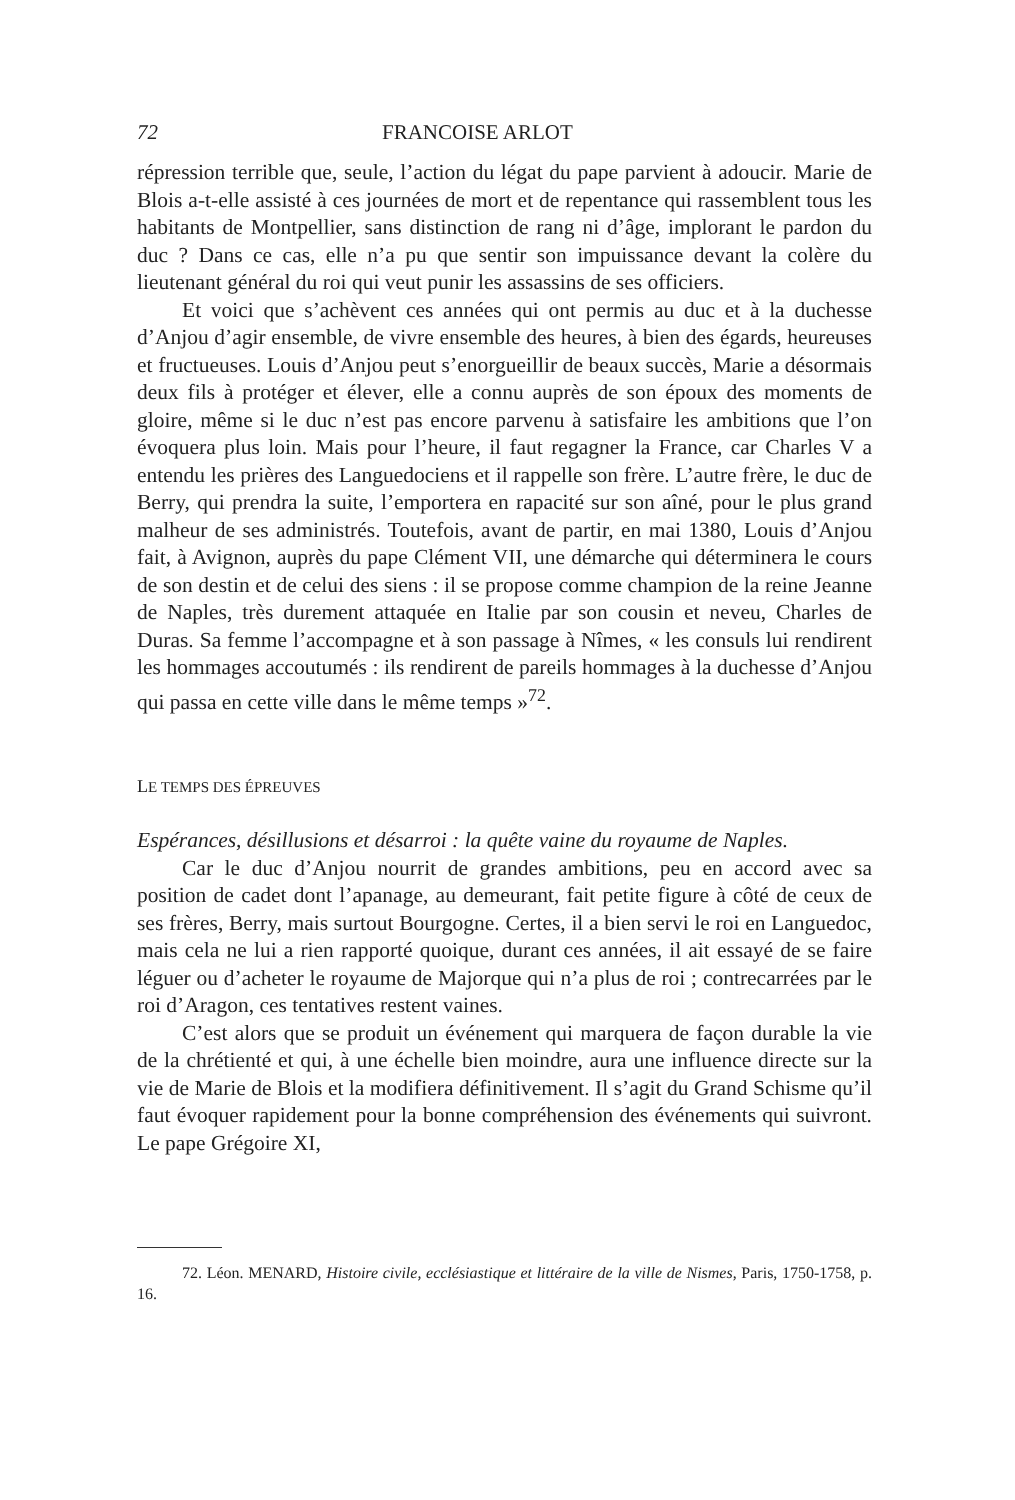72 FRANCOISE ARLOT
répression terrible que, seule, l’action du légat du pape parvient à adoucir. Marie de Blois a-t-elle assisté à ces journées de mort et de repentance qui rassemblent tous les habitants de Montpellier, sans distinction de rang ni d’âge, implorant le pardon du duc ? Dans ce cas, elle n’a pu que sentir son impuissance devant la colère du lieutenant général du roi qui veut punir les assassins de ses officiers.
Et voici que s’achèvent ces années qui ont permis au duc et à la duchesse d’Anjou d’agir ensemble, de vivre ensemble des heures, à bien des égards, heureuses et fructueuses. Louis d’Anjou peut s’enorgueillir de beaux succès, Marie a désormais deux fils à protéger et élever, elle a connu auprès de son époux des moments de gloire, même si le duc n’est pas encore parvenu à satisfaire les ambitions que l’on évoquera plus loin. Mais pour l’heure, il faut regagner la France, car Charles V a entendu les prières des Languedociens et il rappelle son frère. L’autre frère, le duc de Berry, qui prendra la suite, l’emportera en rapacité sur son aîné, pour le plus grand malheur de ses administrés. Toutefois, avant de partir, en mai 1380, Louis d’Anjou fait, à Avignon, auprès du pape Clément VII, une démarche qui déterminera le cours de son destin et de celui des siens : il se propose comme champion de la reine Jeanne de Naples, très durement attaquée en Italie par son cousin et neveu, Charles de Duras. Sa femme l’accompagne et à son passage à Nîmes, « les consuls lui rendirent les hommages accoutumés : ils rendirent de pareils hommages à la duchesse d’Anjou qui passa en cette ville dans le même temps »<sup>72</sup>.
LE TEMPS DES ÉPREUVES
Espérances, désillusions et désarroi : la quête vaine du royaume de Naples.
Car le duc d’Anjou nourrit de grandes ambitions, peu en accord avec sa position de cadet dont l’apanage, au demeurant, fait petite figure à côté de ceux de ses frères, Berry, mais surtout Bourgogne. Certes, il a bien servi le roi en Languedoc, mais cela ne lui a rien rapporté quoique, durant ces années, il ait essayé de se faire léguer ou d’acheter le royaume de Majorque qui n’a plus de roi ; contrecarrées par le roi d’Aragon, ces tentatives restent vaines.
C’est alors que se produit un événement qui marquera de façon durable la vie de la chrétienté et qui, à une échelle bien moindre, aura une influence directe sur la vie de Marie de Blois et la modifiera définitivement. Il s’agit du Grand Schisme qu’il faut évoquer rapidement pour la bonne compréhension des événements qui suivront. Le pape Grégoire XI,
72. Léon. MENARD, Histoire civile, ecclésiastique et littéraire de la ville de Nismes, Paris, 1750-1758, p. 16.